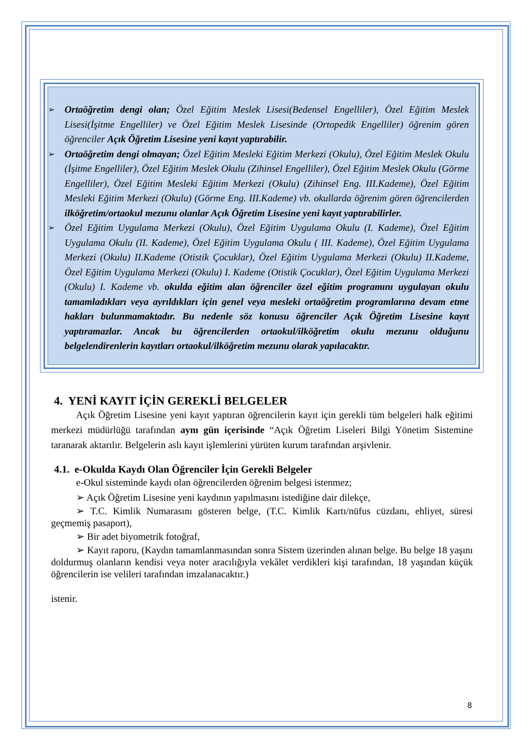➢
Ortaöğretim dengi olan; Özel Eğitim Meslek Lisesi(Bedensel Engelliler), Özel Eğitim Meslek Lisesi(İşitme Engelliler) ve Özel Eğitim Meslek Lisesinde (Ortopedik Engelliler) öğrenim gören öğrenciler Açık Öğretim Lisesine yeni kayıt yaptırabilir.
➢
Ortaöğretim dengi olmayan; Özel Eğitim Mesleki Eğitim Merkezi (Okulu), Özel Eğitim Meslek Okulu (İşitme Engelliler), Özel Eğitim Meslek Okulu (Zihinsel Engelliler), Özel Eğitim Meslek Okulu (Görme Engelliler), Özel Eğitim Mesleki Eğitim Merkezi (Okulu) (Zihinsel Eng. III.Kademe), Özel Eğitim Mesleki Eğitim Merkezi (Okulu) (Görme Eng. III.Kademe) vb. okullarda öğrenim gören öğrencilerden ilköğretim/ortaokul mezunu olanlar Açık Öğretim Lisesine yeni kayıt yaptırabilirler.
➢
Özel Eğitim Uygulama Merkezi (Okulu), Özel Eğitim Uygulama Okulu (I. Kademe), Özel Eğitim Uygulama Okulu (II. Kademe), Özel Eğitim Uygulama Okulu ( III. Kademe), Özel Eğitim Uygulama Merkezi (Okulu) II.Kademe (Otistik Çocuklar), Özel Eğitim Uygulama Merkezi (Okulu) II.Kademe, Özel Eğitim Uygulama Merkezi (Okulu) I. Kademe (Otistik Çocuklar), Özel Eğitim Uygulama Merkezi (Okulu) I. Kademe vb. okulda eğitim alan öğrenciler özel eğitim programını uygulayan okulu tamamladıkları veya ayrıldıkları için genel veya mesleki ortaöğretim programlarına devam etme hakları bulunmamaktadır. Bu nedenle söz konusu öğrenciler Açık Öğretim Lisesine kayıt yaptıramazlar. Ancak bu öğrencilerden ortaokul/ilköğretim okulu mezunu olduğunu belgelendirenlerin kayıtları ortaokul/ilköğretim mezunu olarak yapılacaktır.
4. YENİ KAYIT İÇİN GEREKLİ BELGELER
Açık Öğretim Lisesine yeni kayıt yaptıran öğrencilerin kayıt için gerekli tüm belgeleri halk eğitimi merkezi müdürlüğü tarafından aynı gün içerisinde “Açık Öğretim Liseleri Bilgi Yönetim Sistemine taranarak aktarılır. Belgelerin aslı kayıt işlemlerini yürüten kurum tarafından arşivlenir.
4.1. e-Okulda Kaydı Olan Öğrenciler İçin Gerekli Belgeler
e-Okul sisteminde kaydı olan öğrencilerden öğrenim belgesi istenmez;
➢ Açık Öğretim Lisesine yeni kaydının yapılmasını istediğine dair dilekçe,
➢ T.C. Kimlik Numarasını gösteren belge, (T.C. Kimlik Kartı/nüfus cüzdanı, ehliyet, süresi geçmemiş pasaport),
➢ Bir adet biyometrik fotoğraf,
➢ Kayıt raporu, (Kaydın tamamlanmasından sonra Sistem üzerinden alınan belge. Bu belge 18 yaşını doldurmuş olanların kendisi veya noter aracılığıyla vekâlet verdikleri kişi tarafından, 18 yaşından küçük öğrencilerin ise velileri tarafından imzalanacaktır.)
istenir.
8